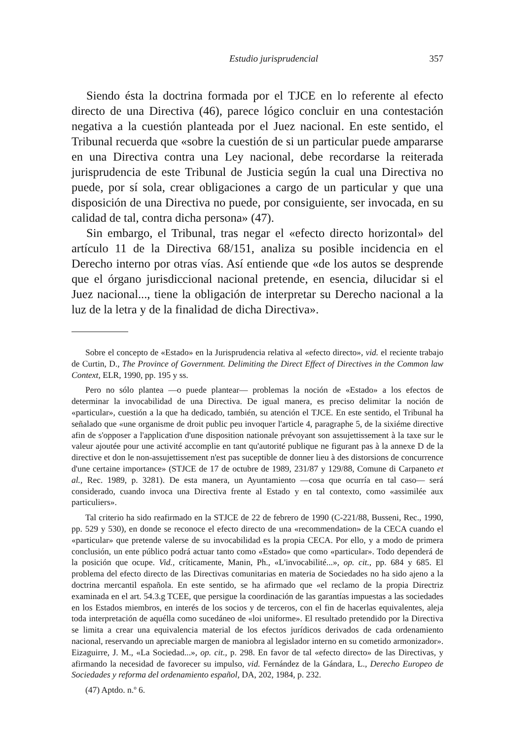Estudio jurisprudencial 357
Siendo ésta la doctrina formada por el TJCE en lo referente al efecto directo de una Directiva (46), parece lógico concluir en una contestación negativa a la cuestión planteada por el Juez nacional. En este sentido, el Tribunal recuerda que «sobre la cuestión de si un particular puede ampararse en una Directiva contra una Ley nacional, debe recordarse la reiterada jurisprudencia de este Tribunal de Justicia según la cual una Directiva no puede, por sí sola, crear obligaciones a cargo de un particular y que una disposición de una Directiva no puede, por consiguiente, ser invocada, en su calidad de tal, contra dicha persona» (47).
Sin embargo, el Tribunal, tras negar el «efecto directo horizontal» del artículo 11 de la Directiva 68/151, analiza su posible incidencia en el Derecho interno por otras vías. Así entiende que «de los autos se desprende que el órgano jurisdiccional nacional pretende, en esencia, dilucidar si el Juez nacional..., tiene la obligación de interpretar su Derecho nacional a la luz de la letra y de la finalidad de dicha Directiva».
Sobre el concepto de «Estado» en la Jurisprudencia relativa al «efecto directo», vid. el reciente trabajo de Curtin, D., The Province of Government. Delimiting the Direct Effect of Directives in the Common law Context, ELR, 1990, pp. 195 y ss.
Pero no sólo plantea —o puede plantear— problemas la noción de «Estado» a los efectos de determinar la invocabilidad de una Directiva. De igual manera, es preciso delimitar la noción de «particular», cuestión a la que ha dedicado, también, su atención el TJCE. En este sentido, el Tribunal ha señalado que «une organisme de droit public peu invoquer l'article 4, paragraphe 5, de la sixiéme directive afin de s'opposer a l'application d'une disposition nationale prévoyant son assujettissement à la taxe sur le valeur ajoutée pour une activité accomplie en tant qu'autorité publique ne figurant pas à la annexe D de la directive et don le non-assujettissement n'est pas suceptible de donner lieu à des distorsions de concurrence d'une certaine importance» (STJCE de 17 de octubre de 1989, 231/87 y 129/88, Comune di Carpaneto et al., Rec. 1989, p. 3281). De esta manera, un Ayuntamiento —cosa que ocurría en tal caso— será considerado, cuando invoca una Directiva frente al Estado y en tal contexto, como «assimilée aux particuliers».
Tal criterio ha sido reafirmado en la STJCE de 22 de febrero de 1990 (C-221/88, Busseni, Rec., 1990, pp. 529 y 530), en donde se reconoce el efecto directo de una «recommendation» de la CECA cuando el «particular» que pretende valerse de su invocabilidad es la propia CECA. Por ello, y a modo de primera conclusión, un ente público podrá actuar tanto como «Estado» que como «particular». Todo dependerá de la posición que ocupe. Vid., críticamente, Manin, Ph., «L'invocabilité...», op. cit., pp. 684 y 685. El problema del efecto directo de las Directivas comunitarias en materia de Sociedades no ha sido ajeno a la doctrina mercantil española. En este sentido, se ha afirmado que «el reclamo de la propia Directriz examinada en el art. 54.3.g TCEE, que persigue la coordinación de las garantías impuestas a las sociedades en los Estados miembros, en interés de los socios y de terceros, con el fin de hacerlas equivalentes, aleja toda interpretación de aquélla como sucedáneo de «loi uniforme». El resultado pretendido por la Directiva se limita a crear una equivalencia material de los efectos jurídicos derivados de cada ordenamiento nacional, reservando un apreciable margen de maniobra al legislador interno en su cometido armonizador». Eizaguirre, J. M., «La Sociedad...», op. cit., p. 298. En favor de tal «efecto directo» de las Directivas, y afirmando la necesidad de favorecer su impulso, vid. Fernández de la Gándara, L., Derecho Europeo de Sociedades y reforma del ordenamiento español, DA, 202, 1984, p. 232.
(47) Aptdo. n.º 6.